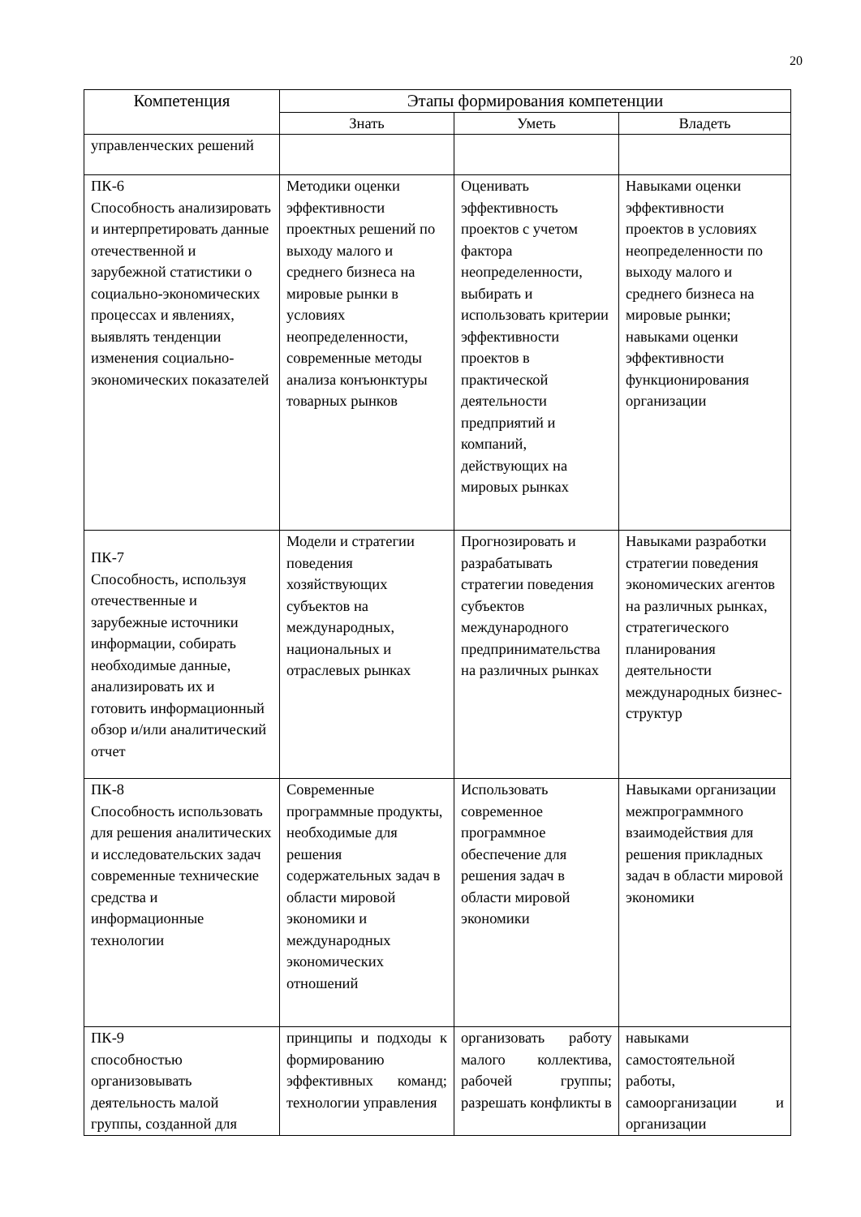20
| Компетенция | Этапы формирования компетенции | | |
| --- | --- | --- | --- |
| | Знать | Уметь | Владеть |
| управленческих решений | | | |
| ПК-6 Способность анализировать и интерпретировать данные отечественной и зарубежной статистики о социально-экономических процессах и явлениях, выявлять тенденции изменения социально-экономических показателей | Методики оценки эффективности проектных решений по выходу малого и среднего бизнеса на мировые рынки в условиях неопределенности, современные методы анализа конъюнктуры товарных рынков | Оценивать эффективность проектов с учетом фактора неопределенности, выбирать и использовать критерии эффективности проектов в практической деятельности предприятий и компаний, действующих на мировых рынках | Навыками оценки эффективности проектов в условиях неопределенности по выходу малого и среднего бизнеса на мировые рынки; навыками оценки эффективности функционирования организации |
| ПК-7 Способность, используя отечественные и зарубежные источники информации, собирать необходимые данные, анализировать их и готовить информационный обзор и/или аналитический отчет | Модели и стратегии поведения хозяйствующих субъектов на международных, национальных и отраслевых рынках | Прогнозировать и разрабатывать стратегии поведения субъектов международного предпринимательства на различных рынках | Навыками разработки стратегии поведения экономических агентов на различных рынках, стратегического планирования деятельности международных бизнес-структур |
| ПК-8 Способность использовать для решения аналитических и исследовательских задач современные технические средства и информационные технологии | Современные программные продукты, необходимые для решения содержательных задач в области мировой экономики и международных экономических отношений | Использовать современное программное обеспечение для решения задач в области мировой экономики | Навыками организации межпрограммного взаимодействия для решения прикладных задач в области мировой экономики |
| ПК-9 способностью организовывать деятельность малой группы, созданной для | принципы и подходы к формированию эффективных команд; технологии управления | организовать работу малого коллектива, рабочей группы; разрешать конфликты в | навыками самостоятельной работы, самоорганизации и организации |